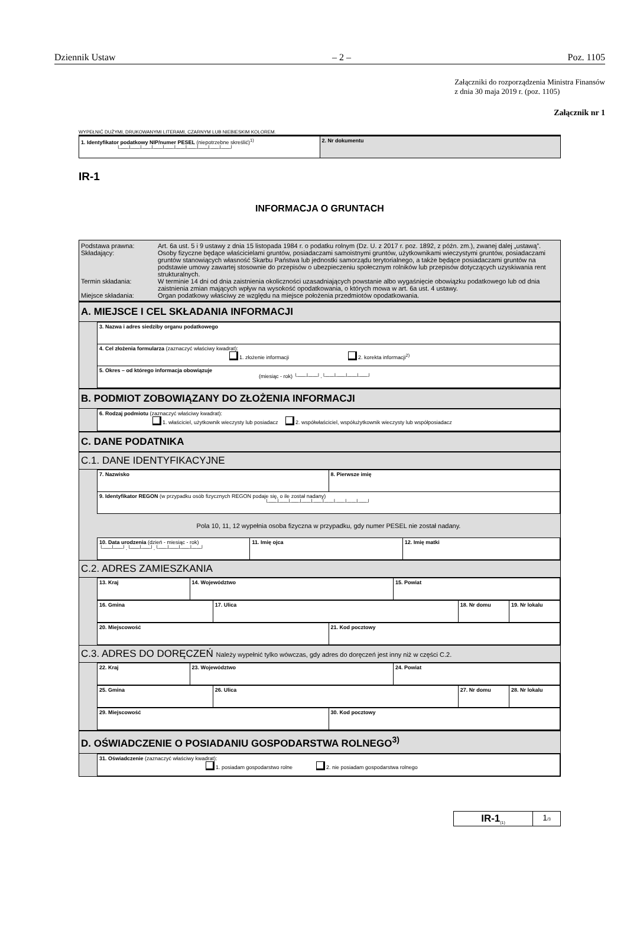Dziennik Ustaw – 2 – Poz. 1105
Załączniki do rozporządzenia Ministra Finansów
z dnia 30 maja 2019 r. (poz. 1105)
Załącznik nr 1
WYPEŁNIĆ DUŻYMI, DRUKOWANYMI LITERAMI, CZARNYM LUB NIEBIESKIM KOLOREM.
| 1. Identyfikator podatkowy NIP/numer PESEL (niepotrzebne skreślić)<sup>1)</sup> └──┴──┴──┴──┴──┴──┴──┴──┴──┴──┘ | 2. Nr dokumentu |
IR-1
INFORMACJA O GRUNTACH
| Podstawa prawna: | Art. 6a ust. 5 i 9 ustawy z dnia 15 listopada 1984 r. o podatku rolnym (Dz. U. z 2017 r. poz. 1892, z późn. zm.), zwanej dalej „ustawą”. |
| Składający: | Osoby fizyczne będące właścicielami gruntów, posiadaczami samoistnymi gruntów, użytkownikami wieczystymi gruntów, posiadaczami gruntów stanowiących własność Skarbu Państwa lub jednostki samorządu terytorialnego, a także będące posiadaczami gruntów na podstawie umowy zawartej stosownie do przepisów o ubezpieczeniu społecznym rolników lub przepisów dotyczących uzyskiwania rent strukturalnych. |
| Termin składania: | W terminie 14 dni od dnia zaistnienia okoliczności uzasadniających powstanie albo wygaśnięcie obowiązku podatkowego lub od dnia zaistnienia zmian mających wpływ na wysokość opodatkowania, o których mowa w art. 6a ust. 4 ustawy. |
| Miejsce składania: | Organ podatkowy właściwy ze względu na miejsce położenia przedmiotów opodatkowania. |
A. MIEJSCE I CEL SKŁADANIA INFORMACJI
| 3. Nazwa i adres siedziby organu podatkowego |
| 4. Cel złożenia formularza (zaznaczyć właściwy kwadrat): 1. złożenie informacji 2. korekta informacji<sup>2)</sup> |
| 5. Okres – od którego informacja obowiązuje (miesiąc - rok) └──┴──┘.└──┴──┴──┴──┘ |
B. PODMIOT ZOBOWIĄZANY DO ZŁOŻENIA INFORMACJI
| 6. Rodzaj podmiotu (zaznaczyć właściwy kwadrat): 1. właściciel, użytkownik wieczysty lub posiadacz 2. współwłaściciel, współużytkownik wieczysty lub współposiadacz |
C. DANE PODATNIKA
C.1. DANE IDENTYFIKACYJNE
| 7. Nazwisko | 8. Pierwsze imię |
| 9. Identyfikator REGON (w przypadku osób fizycznych REGON podaje się, o ile został nadany) └──┴──┴──┴──┴──┴──┴──┴──┴──┘ | |
Pola 10, 11, 12 wypełnia osoba fizyczna w przypadku, gdy numer PESEL nie został nadany.
| 10. Data urodzenia (dzień - miesiąc - rok) └──┴──┘.└──┴──┘.└──┴──┴──┴──┘ | 11. Imię ojca | 12. Imię matki |
C.2. ADRES ZAMIESZKANIA
| 13. Kraj | 14. Województwo | 15. Powiat |
| 16. Gmina | 17. Ulica | 18. Nr domu | 19. Nr lokalu |
| 20. Miejscowość | 21. Kod pocztowy |
C.3. ADRES DO DORĘCZEŃ Należy wypełnić tylko wówczas, gdy adres do doręczeń jest inny niż w części C.2.
| 22. Kraj | 23. Województwo | 24. Powiat |
| 25. Gmina | 26. Ulica | 27. Nr domu | 28. Nr lokalu |
| 29. Miejscowość | 30. Kod pocztowy |
D. OŚWIADCZENIE O POSIADANIU GOSPODARSTWA ROLNEGO<sup>3)</sup>
| 31. Oświadczenie (zaznaczyć właściwy kwadrat): 1. posiadam gospodarstwo rolne 2. nie posiadam gospodarstwa rolnego |
| IR-1<sub>(1)</sub> | 1 /3 |